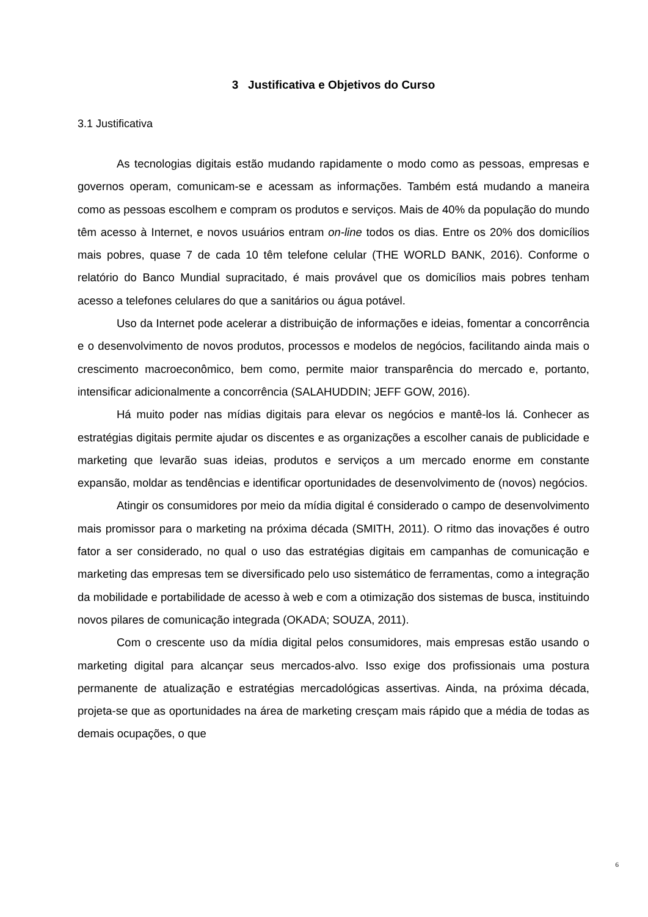3 Justificativa e Objetivos do Curso
3.1 Justificativa
As tecnologias digitais estão mudando rapidamente o modo como as pessoas, empresas e governos operam, comunicam-se e acessam as informações. Também está mudando a maneira como as pessoas escolhem e compram os produtos e serviços. Mais de 40% da população do mundo têm acesso à Internet, e novos usuários entram on-line todos os dias. Entre os 20% dos domicílios mais pobres, quase 7 de cada 10 têm telefone celular (THE WORLD BANK, 2016). Conforme o relatório do Banco Mundial supracitado, é mais provável que os domicílios mais pobres tenham acesso a telefones celulares do que a sanitários ou água potável.
Uso da Internet pode acelerar a distribuição de informações e ideias, fomentar a concorrência e o desenvolvimento de novos produtos, processos e modelos de negócios, facilitando ainda mais o crescimento macroeconômico, bem como, permite maior transparência do mercado e, portanto, intensificar adicionalmente a concorrência (SALAHUDDIN; JEFF GOW, 2016).
Há muito poder nas mídias digitais para elevar os negócios e mantê-los lá. Conhecer as estratégias digitais permite ajudar os discentes e as organizações a escolher canais de publicidade e marketing que levarão suas ideias, produtos e serviços a um mercado enorme em constante expansão, moldar as tendências e identificar oportunidades de desenvolvimento de (novos) negócios.
Atingir os consumidores por meio da mídia digital é considerado o campo de desenvolvimento mais promissor para o marketing na próxima década (SMITH, 2011). O ritmo das inovações é outro fator a ser considerado, no qual o uso das estratégias digitais em campanhas de comunicação e marketing das empresas tem se diversificado pelo uso sistemático de ferramentas, como a integração da mobilidade e portabilidade de acesso à web e com a otimização dos sistemas de busca, instituindo novos pilares de comunicação integrada (OKADA; SOUZA, 2011).
Com o crescente uso da mídia digital pelos consumidores, mais empresas estão usando o marketing digital para alcançar seus mercados-alvo. Isso exige dos profissionais uma postura permanente de atualização e estratégias mercadológicas assertivas. Ainda, na próxima década, projeta-se que as oportunidades na área de marketing cresçam mais rápido que a média de todas as demais ocupações, o que
6